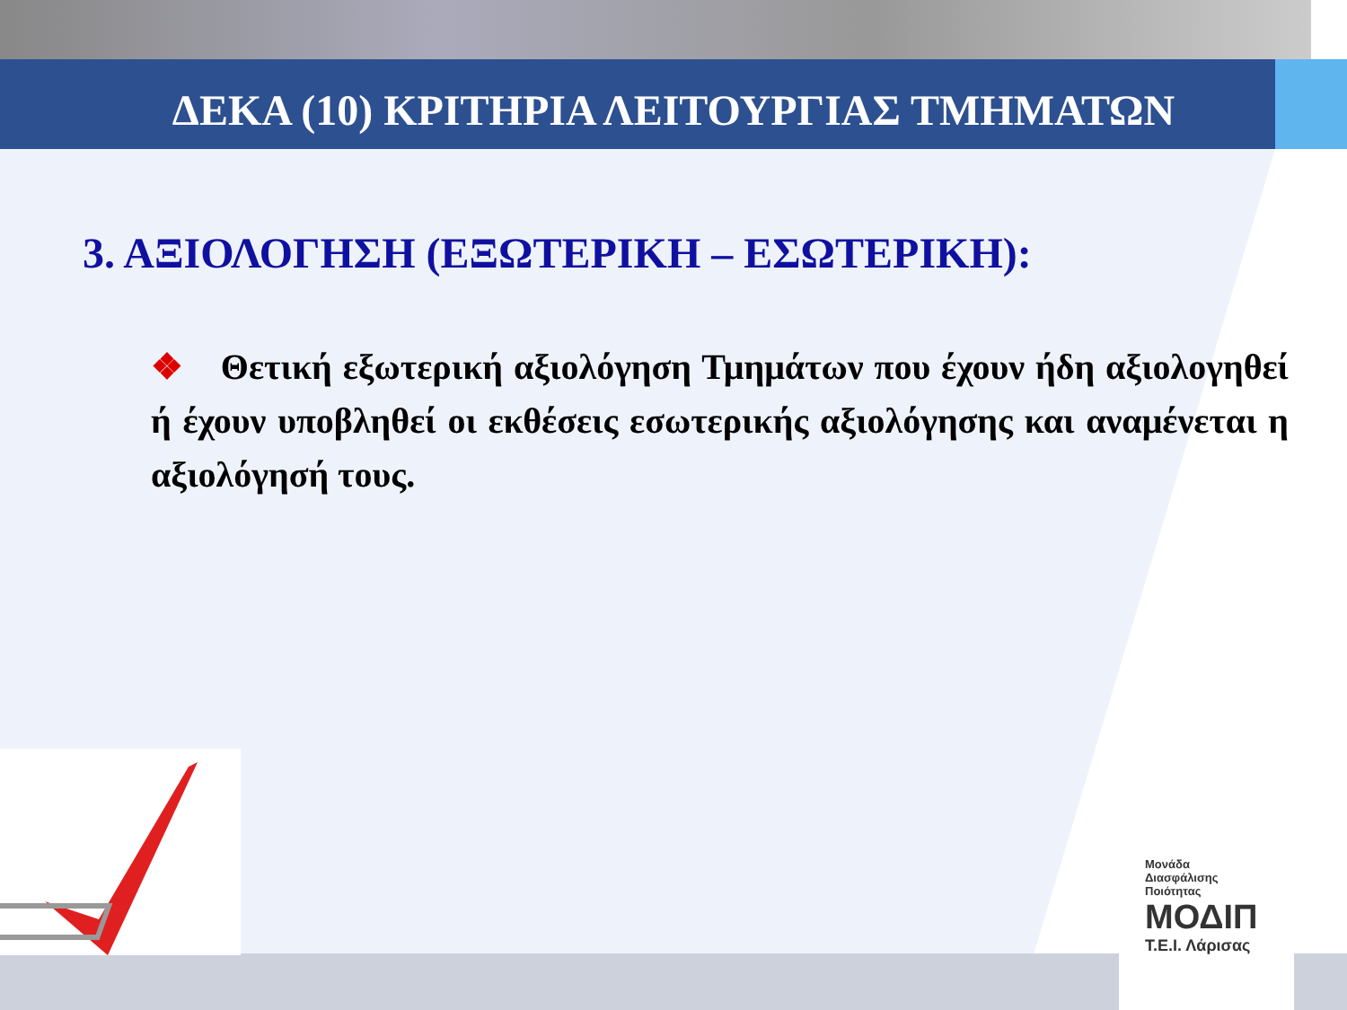ΔΕΚΑ (10) ΚΡΙΤΗΡΙΑ ΛΕΙΤΟΥΡΓΙΑΣ ΤΜΗΜΑΤΩΝ
3. ΑΞΙΟΛΟΓΗΣΗ (ΕΞΩΤΕΡΙΚΗ – ΕΣΩΤΕΡΙΚΗ):
❖ Θετική εξωτερική αξιολόγηση Τμημάτων που έχουν ήδη αξιολογηθεί ή έχουν υποβληθεί οι εκθέσεις εσωτερικής αξιολόγησης και αναμένεται η αξιολόγησή τους.
Μονάδα
Διασφάλισης
Ποιότητας
ΜΟΔΙΠ
Τ.Ε.Ι. Λάρισας